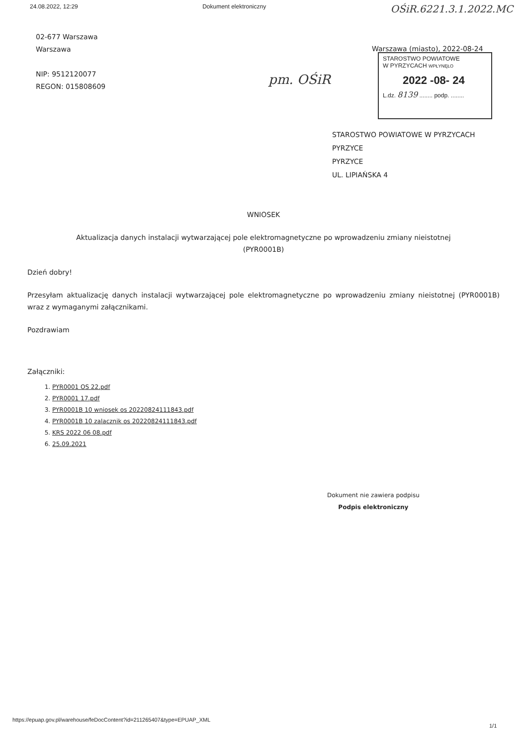24.08.2022, 12:29 Dokument elektroniczny OŚiR.6221.3.1.2022.MC
02-677 Warszawa
Warszawa
NIP: 9512120077
REGON: 015808609
Warszawa (miasto), 2022-08-24
STAROSTWO POWIATOWE
W PYRZYCACH WPŁYNĘŁO
2022 -08- 24
L.dz. 8139 ........ podp. ........
pm. OŚiR
STAROSTWO POWIATOWE W PYRZYCACH
PYRZYCE
PYRZYCE
UL. LIPIAŃSKA 4
WNIOSEK
Aktualizacja danych instalacji wytwarzającej pole elektromagnetyczne po wprowadzeniu zmiany nieistotnej
(PYR0001B)
Dzień dobry!
Przesyłam aktualizację danych instalacji wytwarzającej pole elektromagnetyczne po wprowadzeniu zmiany nieistotnej (PYR0001B) wraz z wymaganymi załącznikami.
Pozdrawiam
Załączniki:
1. PYR0001 OS 22.pdf
2. PYR0001 17.pdf
3. PYR0001B 10 wniosek os 20220824111843.pdf
4. PYR0001B 10 zalacznik os 20220824111843.pdf
5. KRS 2022 06 08.pdf
6. 25.09.2021
Dokument nie zawiera podpisu
Podpis elektroniczny
https://epuap.gov.pl/warehouse/feDocContent?id=211265407&type=EPUAP_XML
1/1